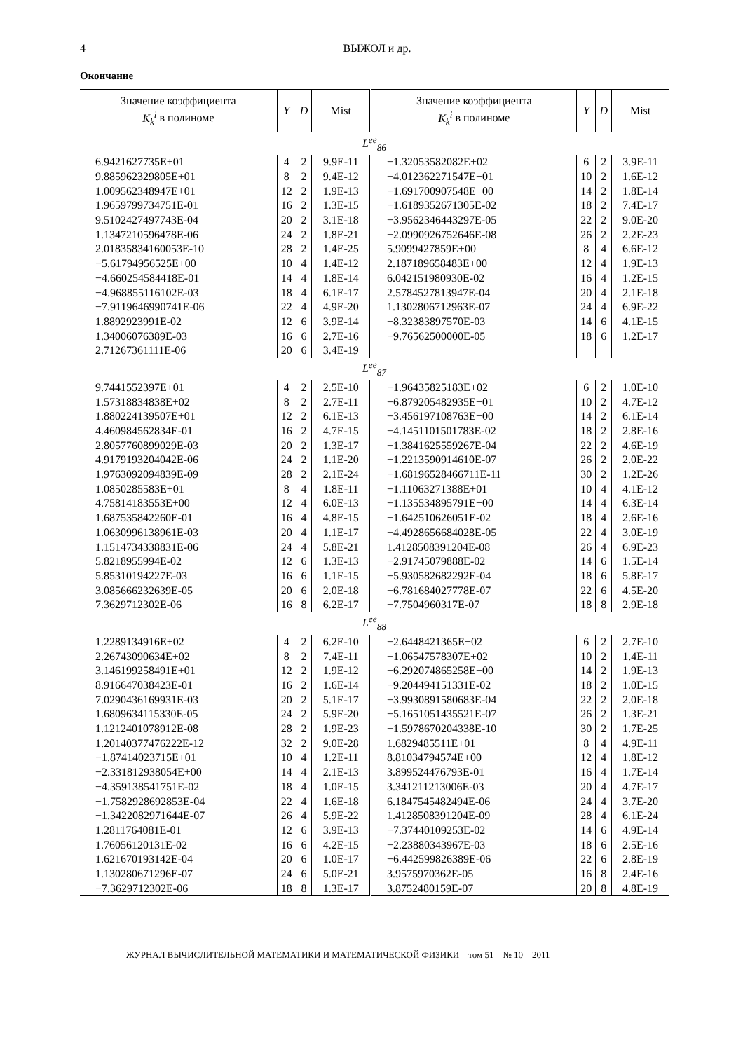4
ВЫЖОЛ и др.
Окончание
| Значение коэффициента K<sub>k</sub><sup>i</sup> в полиноме | Y | D | Mist | Значение коэффициента K<sub>k</sub><sup>i</sup> в полиноме | Y | D | Mist |
| --- | --- | --- | --- | --- | --- | --- | --- |
| L<sup>ee</sup><sub>86</sub> | | | | | | | |
| 6.9421627735E+01 | 4 | 2 | 9.9E-11 | −1.32053582082E+02 | 6 | 2 | 3.9E-11 |
| 9.885962329805E+01 | 8 | 2 | 9.4E-12 | −4.012362271547E+01 | 10 | 2 | 1.6E-12 |
| 1.009562348947E+01 | 12 | 2 | 1.9E-13 | −1.691700907548E+00 | 14 | 2 | 1.8E-14 |
| 1.9659799734751E-01 | 16 | 2 | 1.3E-15 | −1.6189352671305E-02 | 18 | 2 | 7.4E-17 |
| 9.5102427497743E-04 | 20 | 2 | 3.1E-18 | −3.9562346443297E-05 | 22 | 2 | 9.0E-20 |
| 1.1347210596478E-06 | 24 | 2 | 1.8E-21 | −2.0990926752646E-08 | 26 | 2 | 2.2E-23 |
| 2.01835834160053E-10 | 28 | 2 | 1.4E-25 | 5.9099427859E+00 | 8 | 4 | 6.6E-12 |
| −5.61794956525E+00 | 10 | 4 | 1.4E-12 | 2.187189658483E+00 | 12 | 4 | 1.9E-13 |
| −4.660254584418E-01 | 14 | 4 | 1.8E-14 | 6.042151980930E-02 | 16 | 4 | 1.2E-15 |
| −4.968855116102E-03 | 18 | 4 | 6.1E-17 | 2.5784527813947E-04 | 20 | 4 | 2.1E-18 |
| −7.9119646990741E-06 | 22 | 4 | 4.9E-20 | 1.1302806712963E-07 | 24 | 4 | 6.9E-22 |
| 1.8892923991E-02 | 12 | 6 | 3.9E-14 | −8.32383897570E-03 | 14 | 6 | 4.1E-15 |
| 1.34006076389E-03 | 16 | 6 | 2.7E-16 | −9.76562500000E-05 | 18 | 6 | 1.2E-17 |
| 2.71267361111E-06 | 20 | 6 | 3.4E-19 | | | | |
| L<sup>ee</sup><sub>87</sub> | | | | | | | |
| 9.7441552397E+01 | 4 | 2 | 2.5E-10 | −1.96435825183E+02 | 6 | 2 | 1.0E-10 |
| 1.57318834838E+02 | 8 | 2 | 2.7E-11 | −6.879205482935E+01 | 10 | 2 | 4.7E-12 |
| 1.880224139507E+01 | 12 | 2 | 6.1E-13 | −3.456197108763E+00 | 14 | 2 | 6.1E-14 |
| 4.460984562834E-01 | 16 | 2 | 4.7E-15 | −4.1451101501783E-02 | 18 | 2 | 2.8E-16 |
| 2.8057760899029E-03 | 20 | 2 | 1.3E-17 | −1.3841625559267E-04 | 22 | 2 | 4.6E-19 |
| 4.9179193204042E-06 | 24 | 2 | 1.1E-20 | −1.2213590914610E-07 | 26 | 2 | 2.0E-22 |
| 1.9763092094839E-09 | 28 | 2 | 2.1E-24 | −1.68196528466711E-11 | 30 | 2 | 1.2E-26 |
| 1.0850285583E+01 | 8 | 4 | 1.8E-11 | −1.11063271388E+01 | 10 | 4 | 4.1E-12 |
| 4.75814183553E+00 | 12 | 4 | 6.0E-13 | −1.135534895791E+00 | 14 | 4 | 6.3E-14 |
| 1.687535842260E-01 | 16 | 4 | 4.8E-15 | −1.642510626051E-02 | 18 | 4 | 2.6E-16 |
| 1.0630996138961E-03 | 20 | 4 | 1.1E-17 | −4.4928656684028E-05 | 22 | 4 | 3.0E-19 |
| 1.1514734338831E-06 | 24 | 4 | 5.8E-21 | 1.4128508391204E-08 | 26 | 4 | 6.9E-23 |
| 5.8218955994E-02 | 12 | 6 | 1.3E-13 | −2.91745079888E-02 | 14 | 6 | 1.5E-14 |
| 5.85310194227E-03 | 16 | 6 | 1.1E-15 | −5.930582682292E-04 | 18 | 6 | 5.8E-17 |
| 3.085666232639E-05 | 20 | 6 | 2.0E-18 | −6.781684027778E-07 | 22 | 6 | 4.5E-20 |
| 7.3629712302E-06 | 16 | 8 | 6.2E-17 | −7.7504960317E-07 | 18 | 8 | 2.9E-18 |
| L<sup>ee</sup><sub>88</sub> | | | | | | | |
| 1.2289134916E+02 | 4 | 2 | 6.2E-10 | −2.6448421365E+02 | 6 | 2 | 2.7E-10 |
| 2.26743090634E+02 | 8 | 2 | 7.4E-11 | −1.06547578307E+02 | 10 | 2 | 1.4E-11 |
| 3.146199258491E+01 | 12 | 2 | 1.9E-12 | −6.292074865258E+00 | 14 | 2 | 1.9E-13 |
| 8.916647038423E-01 | 16 | 2 | 1.6E-14 | −9.204494151331E-02 | 18 | 2 | 1.0E-15 |
| 7.0290436169931E-03 | 20 | 2 | 5.1E-17 | −3.9930891580683E-04 | 22 | 2 | 2.0E-18 |
| 1.6809634115330E-05 | 24 | 2 | 5.9E-20 | −5.1651051435521E-07 | 26 | 2 | 1.3E-21 |
| 1.1212401078912E-08 | 28 | 2 | 1.9E-23 | −1.5978670204338E-10 | 30 | 2 | 1.7E-25 |
| 1.20140377476222E-12 | 32 | 2 | 9.0E-28 | 1.6829485511E+01 | 8 | 4 | 4.9E-11 |
| −1.87414023715E+01 | 10 | 4 | 1.2E-11 | 8.81034794574E+00 | 12 | 4 | 1.8E-12 |
| −2.331812938054E+00 | 14 | 4 | 2.1E-13 | 3.899524476793E-01 | 16 | 4 | 1.7E-14 |
| −4.359138541751E-02 | 18 | 4 | 1.0E-15 | 3.341211213006E-03 | 20 | 4 | 4.7E-17 |
| −1.7582928692853E-04 | 22 | 4 | 1.6E-18 | 6.1847545482494E-06 | 24 | 4 | 3.7E-20 |
| −1.3422082971644E-07 | 26 | 4 | 5.9E-22 | 1.4128508391204E-09 | 28 | 4 | 6.1E-24 |
| 1.2811764081E-01 | 12 | 6 | 3.9E-13 | −7.37440109253E-02 | 14 | 6 | 4.9E-14 |
| 1.76056120131E-02 | 16 | 6 | 4.2E-15 | −2.23880343967E-03 | 18 | 6 | 2.5E-16 |
| 1.621670193142E-04 | 20 | 6 | 1.0E-17 | −6.442599826389E-06 | 22 | 6 | 2.8E-19 |
| 1.130280671296E-07 | 24 | 6 | 5.0E-21 | 3.9575970362E-05 | 16 | 8 | 2.4E-16 |
| −7.3629712302E-06 | 18 | 8 | 1.3E-17 | 3.8752480159E-07 | 20 | 8 | 4.8E-19 |
ЖУРНАЛ ВЫЧИСЛИТЕЛЬНОЙ МАТЕМАТИКИ И МАТЕМАТИЧЕСКОЙ ФИЗИКИ том 51 № 10 2011